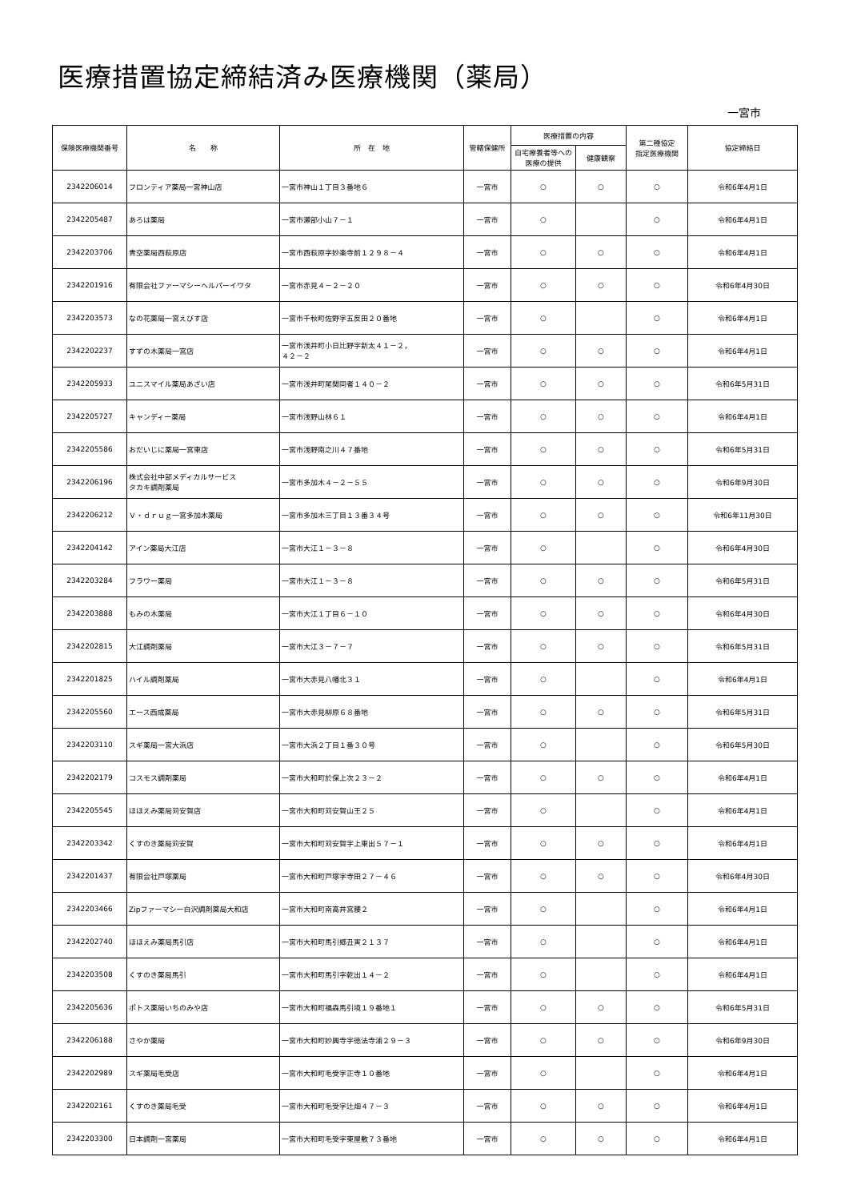医療措置協定締結済み医療機関（薬局）
一宮市
| 保険医療機関番号 | 名 称 | 所 在 地 | 管轄保健所 | 医療措置の内容 | | 第二種協定 指定医療機関 | 協定締結日 |
| --- | --- | --- | --- | --- | --- | --- | --- |
| | | | | 自宅療養者等への医療の提供 | 健康観察 | | |
| 2342206014 | フロンティア薬局一宮神山店 | 一宮市神山１丁目３番地６ | 一宮市 | ○ | ○ | ○ | 令和6年4月1日 |
| 2342205487 | あろは薬局 | 一宮市瀬部小山７－１ | 一宮市 | ○ | | ○ | 令和6年4月1日 |
| 2342203706 | 青空薬局西萩原店 | 一宮市西萩原字妙楽寺前１２９８－４ | 一宮市 | ○ | ○ | ○ | 令和6年4月1日 |
| 2342201916 | 有限会社ファーマシーヘルパーイワタ | 一宮市赤見４－２－２０ | 一宮市 | ○ | ○ | ○ | 令和6年4月30日 |
| 2342203573 | なの花薬局一宮えびす店 | 一宮市千秋町佐野字五反田２０番地 | 一宮市 | ○ | | ○ | 令和6年4月1日 |
| 2342202237 | すずの木薬局一宮店 | 一宮市浅井町小日比野字新太４１－２， ４２－２ | 一宮市 | ○ | ○ | ○ | 令和6年4月1日 |
| 2342205933 | ユニスマイル薬局あざい店 | 一宮市浅井町尾関同者１４０－２ | 一宮市 | ○ | ○ | ○ | 令和6年5月31日 |
| 2342205727 | キャンディー薬局 | 一宮市浅野山林６１ | 一宮市 | ○ | ○ | ○ | 令和6年4月1日 |
| 2342205586 | おだいじに薬局一宮東店 | 一宮市浅野南之川４７番地 | 一宮市 | ○ | ○ | ○ | 令和6年5月31日 |
| 2342206196 | 株式会社中部メディカルサービス タカキ調剤薬局 | 一宮市多加木４－２－５５ | 一宮市 | ○ | ○ | ○ | 令和6年9月30日 |
| 2342206212 | Ｖ・ｄｒｕｇ一宮多加木薬局 | 一宮市多加木三丁目１３番３４号 | 一宮市 | ○ | ○ | ○ | 令和6年11月30日 |
| 2342204142 | アイン薬局大江店 | 一宮市大江１－３－８ | 一宮市 | ○ | | ○ | 令和6年4月30日 |
| 2342203284 | フラワー薬局 | 一宮市大江１－３－８ | 一宮市 | ○ | ○ | ○ | 令和6年5月31日 |
| 2342203888 | もみの木薬局 | 一宮市大江１丁目６－１０ | 一宮市 | ○ | ○ | ○ | 令和6年4月30日 |
| 2342202815 | 大江調剤薬局 | 一宮市大江３－７－７ | 一宮市 | ○ | ○ | ○ | 令和6年5月31日 |
| 2342201825 | ハイル調剤薬局 | 一宮市大赤見八幡北３１ | 一宮市 | ○ | | ○ | 令和6年4月1日 |
| 2342205560 | エース西成薬局 | 一宮市大赤見柳原６８番地 | 一宮市 | ○ | ○ | ○ | 令和6年5月31日 |
| 2342203110 | スギ薬局一宮大浜店 | 一宮市大浜２丁目１番３０号 | 一宮市 | ○ | | ○ | 令和6年5月30日 |
| 2342202179 | コスモス調剤薬局 | 一宮市大和町於保上次２３－２ | 一宮市 | ○ | ○ | ○ | 令和6年4月1日 |
| 2342205545 | ほほえみ薬局苅安賀店 | 一宮市大和町苅安賀山王２５ | 一宮市 | ○ | | ○ | 令和6年4月1日 |
| 2342203342 | くすのき薬局苅安賀 | 一宮市大和町苅安賀字上東出５７－１ | 一宮市 | ○ | ○ | ○ | 令和6年4月1日 |
| 2342201437 | 有限会社戸塚薬局 | 一宮市大和町戸塚字寺田２７－４６ | 一宮市 | ○ | ○ | ○ | 令和6年4月30日 |
| 2342203466 | Zipファーマシー白沢調剤薬局大和店 | 一宮市大和町南高井宮腰２ | 一宮市 | ○ | | ○ | 令和6年4月1日 |
| 2342202740 | ほほえみ薬局馬引店 | 一宮市大和町馬引郷丑寅２１３７ | 一宮市 | ○ | | ○ | 令和6年4月1日 |
| 2342203508 | くすのき薬局馬引 | 一宮市大和町馬引字乾出１４－２ | 一宮市 | ○ | | ○ | 令和6年4月1日 |
| 2342205636 | ポトス薬局いちのみや店 | 一宮市大和町福森馬引境１９番地１ | 一宮市 | ○ | ○ | ○ | 令和6年5月31日 |
| 2342206188 | さやか薬局 | 一宮市大和町妙興寺字徳法寺浦２９－３ | 一宮市 | ○ | ○ | ○ | 令和6年9月30日 |
| 2342202989 | スギ薬局毛受店 | 一宮市大和町毛受字正寺１０番地 | 一宮市 | ○ | | ○ | 令和6年4月1日 |
| 2342202161 | くすのき薬局毛受 | 一宮市大和町毛受字辻畑４７－３ | 一宮市 | ○ | ○ | ○ | 令和6年4月1日 |
| 2342203300 | 日本調剤一宮薬局 | 一宮市大和町毛受字東屋敷７３番地 | 一宮市 | ○ | ○ | ○ | 令和6年4月1日 |